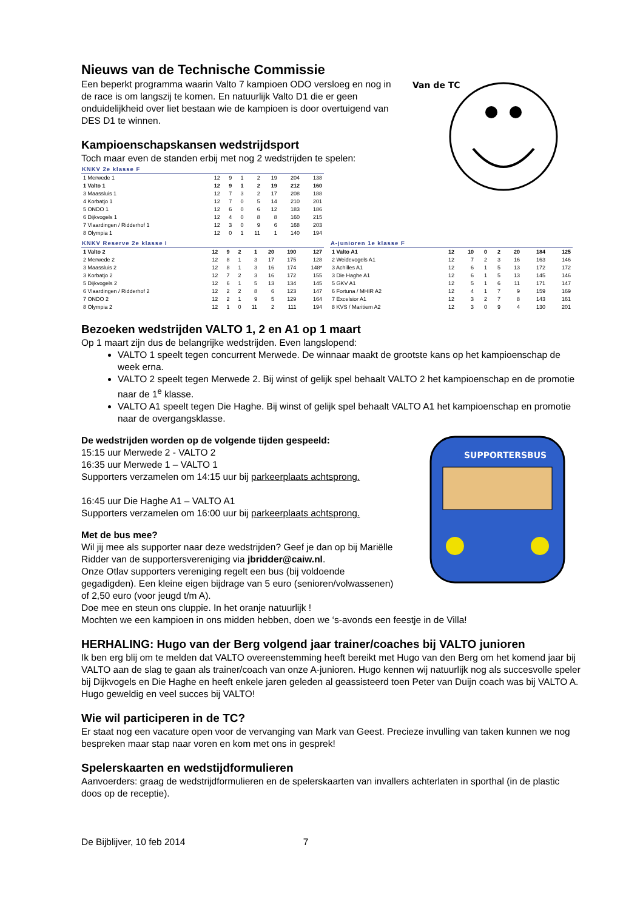Van de TC
Nieuws van de Technische Commissie
Een beperkt programma waarin Valto 7 kampioen ODO versloeg en nog in de race is om langszij te komen. En natuurlijk Valto D1 die er geen onduidelijkheid over liet bestaan wie de kampioen is door overtuigend van DES D1 te winnen.
Kampioenschapskansen wedstrijdsport
Toch maar even de standen erbij met nog 2 wedstrijden te spelen:
| KNKV 2e klasse F | | | | | | | |
| --- | --- | --- | --- | --- | --- | --- | --- |
| 1 Merwede 1 | 12 | 9 | 1 | 2 | 19 | 204 | 138 |
| 1 Valto 1 | 12 | 9 | 1 | 2 | 19 | 212 | 160 |
| 3 Maassluis 1 | 12 | 7 | 3 | 2 | 17 | 208 | 188 |
| 4 Korbatjo 1 | 12 | 7 | 0 | 5 | 14 | 210 | 201 |
| 5 ONDO 1 | 12 | 6 | 0 | 6 | 12 | 183 | 186 |
| 6 Dijkvogels 1 | 12 | 4 | 0 | 8 | 8 | 160 | 215 |
| 7 Vlaardingen / Ridderhof 1 | 12 | 3 | 0 | 9 | 6 | 168 | 203 |
| 8 Olympia 1 | 12 | 0 | 1 | 11 | 1 | 140 | 194 |
| KNKV Reserve 2e klasse I | | | | | | | |
| --- | --- | --- | --- | --- | --- | --- | --- |
| 1 Valto 2 | 12 | 9 | 2 | 1 | 20 | 190 | 127 |
| 2 Merwede 2 | 12 | 8 | 1 | 3 | 17 | 175 | 128 |
| 3 Maassluis 2 | 12 | 8 | 1 | 3 | 16 | 174 | 148* |
| 3 Korbatjo 2 | 12 | 7 | 2 | 3 | 16 | 172 | 155 |
| 5 Dijkvogels 2 | 12 | 6 | 1 | 5 | 13 | 134 | 145 |
| 6 Vlaardingen / Ridderhof 2 | 12 | 2 | 2 | 8 | 6 | 123 | 147 |
| 7 ONDO 2 | 12 | 2 | 1 | 9 | 5 | 129 | 164 |
| 8 Olympia 2 | 12 | 1 | 0 | 11 | 2 | 111 | 194 |
| A-junioren 1e klasse F | | | | | | | |
| --- | --- | --- | --- | --- | --- | --- | --- |
| 1 Valto A1 | 12 | 10 | 0 | 2 | 20 | 184 | 125 |
| 2 Weidevogels A1 | 12 | 7 | 2 | 3 | 16 | 163 | 146 |
| 3 Achilles A1 | 12 | 6 | 1 | 5 | 13 | 172 | 172 |
| 3 Die Haghe A1 | 12 | 6 | 1 | 5 | 13 | 145 | 146 |
| 5 GKV A1 | 12 | 5 | 1 | 6 | 11 | 171 | 147 |
| 6 Fortuna / MHIR A2 | 12 | 4 | 1 | 7 | 9 | 159 | 169 |
| 7 Excelsior A1 | 12 | 3 | 2 | 7 | 8 | 143 | 161 |
| 8 KVS / Maritiem A2 | 12 | 3 | 0 | 9 | 4 | 130 | 201 |
Bezoeken wedstrijden VALTO 1, 2 en A1 op 1 maart
Op 1 maart zijn dus de belangrijke wedstrijden. Even langslopend:
VALTO 1 speelt tegen concurrent Merwede. De winnaar maakt de grootste kans op het kampioenschap de week erna.
VALTO 2 speelt tegen Merwede 2. Bij winst of gelijk spel behaalt VALTO 2 het kampioenschap en de promotie naar de 1<sup>e</sup> klasse.
VALTO A1 speelt tegen Die Haghe. Bij winst of gelijk spel behaalt VALTO A1 het kampioenschap en promotie naar de overgangsklasse.
SUPPORTERSBUS
De wedstrijden worden op de volgende tijden gespeeld:
15:15 uur Merwede 2 - VALTO 2
16:35 uur Merwede 1 – VALTO 1
Supporters verzamelen om 14:15 uur bij parkeerplaats achtsprong.
16:45 uur Die Haghe A1 – VALTO A1
Supporters verzamelen om 16:00 uur bij parkeerplaats achtsprong.
Met de bus mee?
Wil jij mee als supporter naar deze wedstrijden? Geef je dan op bij Mariëlle Ridder van de supportersvereniging via jbridder@caiw.nl.
Onze Otlav supporters vereniging regelt een bus (bij voldoende gegadigden). Een kleine eigen bijdrage van 5 euro (senioren/volwassenen) of 2,50 euro (voor jeugd t/m A).
Doe mee en steun ons cluppie. In het oranje natuurlijk !
Mochten we een kampioen in ons midden hebben, doen we ‘s-avonds een feestje in de Villa!
HERHALING: Hugo van der Berg volgend jaar trainer/coaches bij VALTO junioren
Ik ben erg blij om te melden dat VALTO overeenstemming heeft bereikt met Hugo van den Berg om het komend jaar bij VALTO aan de slag te gaan als trainer/coach van onze A-junioren. Hugo kennen wij natuurlijk nog als succesvolle speler bij Dijkvogels en Die Haghe en heeft enkele jaren geleden al geassisteerd toen Peter van Duijn coach was bij VALTO A. Hugo geweldig en veel succes bij VALTO!
Wie wil participeren in de TC?
Er staat nog een vacature open voor de vervanging van Mark van Geest. Precieze invulling van taken kunnen we nog bespreken maar stap naar voren en kom met ons in gesprek!
Spelerskaarten en wedstijdformulieren
Aanvoerders: graag de wedstrijdformulieren en de spelerskaarten van invallers achterlaten in sporthal (in de plastic doos op de receptie).
De Bijblijver, 10 feb 2014 7